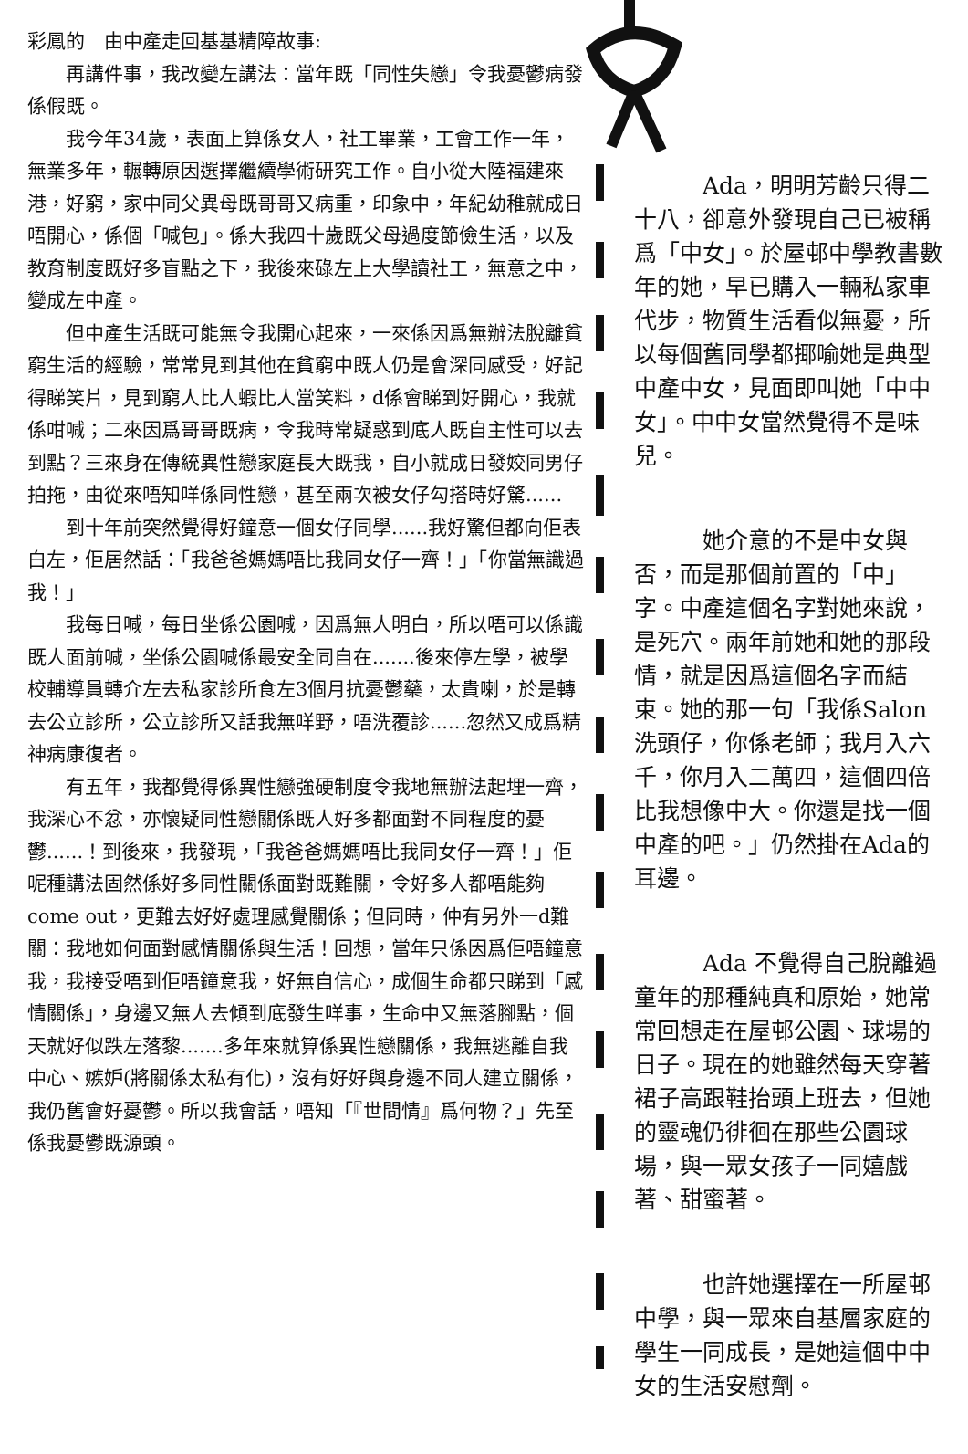彩鳳的　由中產走回基基精障故事:
再講件事，我改變左講法：當年既「同性失戀」令我憂鬱病發係假既。
我今年34歲，表面上算係女人，社工畢業，工會工作一年，無業多年，輾轉原因選擇繼續學術研究工作。自小從大陸福建來港，好窮，家中同父異母既哥哥又病重，印象中，年紀幼稚就成日唔開心，係個「喊包」。係大我四十歲既父母過度節儉生活，以及教育制度既好多盲點之下，我後來碌左上大學讀社工，無意之中，變成左中產。
但中產生活既可能無令我開心起來，一來係因爲無辦法脫離貧窮生活的經驗，常常見到其他在貧窮中既人仍是會深同感受，好記得睇笑片，見到窮人比人蝦比人當笑料，d係會睇到好開心，我就係咁喊；二來因爲哥哥既病，令我時常疑惑到底人既自主性可以去到點？三來身在傳統異性戀家庭長大既我，自小就成日發姣同男仔拍拖，由從來唔知咩係同性戀，甚至兩次被女仔勾搭時好驚......
到十年前突然覺得好鐘意一個女仔同學......我好驚但都向佢表白左，佢居然話：「我爸爸媽媽唔比我同女仔一齊！」「你當無識過我！」
我每日喊，每日坐係公園喊，因爲無人明白，所以唔可以係識既人面前喊，坐係公園喊係最安全同自在.......後來停左學，被學校輔導員轉介左去私家診所食左3個月抗憂鬱藥，太貴喇，於是轉去公立診所，公立診所又話我無咩野，唔洗覆診......忽然又成爲精神病康復者。
有五年，我都覺得係異性戀強硬制度令我地無辦法起埋一齊，我深心不忿，亦懷疑同性戀關係既人好多都面對不同程度的憂鬱......！到後來，我發現，「我爸爸媽媽唔比我同女仔一齊！」佢呢種講法固然係好多同性關係面對既難關，令好多人都唔能夠come out，更難去好好處理感覺關係；但同時，仲有另外一d難關：我地如何面對感情關係與生活！回想，當年只係因爲佢唔鐘意我，我接受唔到佢唔鐘意我，好無自信心，成個生命都只睇到「感情關係」，身邊又無人去傾到底發生咩事，生命中又無落腳點，個天就好似跌左落黎.......多年來就算係異性戀關係，我無逃離自我中心、嫉妒(將關係太私有化)，沒有好好與身邊不同人建立關係，我仍舊會好憂鬱。所以我會話，唔知「『世間情』爲何物？」先至係我憂鬱既源頭。
Ada，明明芳齡只得二十八，卻意外發現自己已被稱爲「中女」。於屋邨中學教書數年的她，早已購入一輛私家車代步，物質生活看似無憂，所以每個舊同學都揶喻她是典型中產中女，見面即叫她「中中女」。中中女當然覺得不是味兒。
她介意的不是中女與否，而是那個前置的「中」字。中產這個名字對她來說，是死穴。兩年前她和她的那段情，就是因爲這個名字而結束。她的那一句「我係Salon洗頭仔，你係老師；我月入六千，你月入二萬四，這個四倍比我想像中大。你還是找一個中產的吧。」仍然掛在Ada的耳邊。
Ada 不覺得自己脫離過童年的那種純真和原始，她常常回想走在屋邨公園、球場的日子。現在的她雖然每天穿著裙子高跟鞋抬頭上班去，但她的靈魂仍徘徊在那些公園球場，與一眾女孩子一同嬉戲著、甜蜜著。
也許她選擇在一所屋邨中學，與一眾來自基層家庭的學生一同成長，是她這個中中女的生活安慰劑。